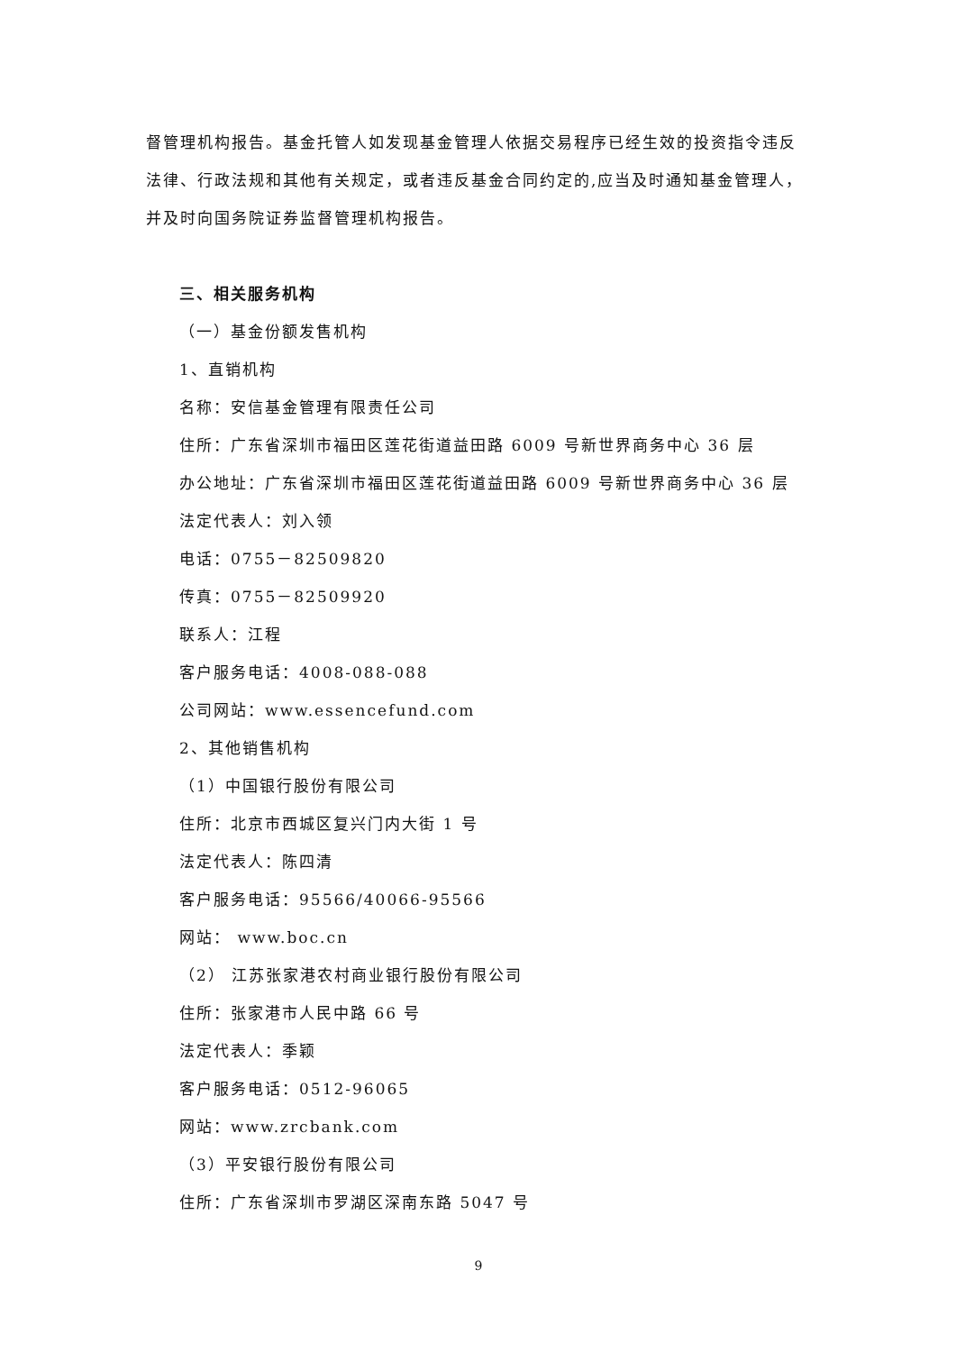督管理机构报告。基金托管人如发现基金管理人依据交易程序已经生效的投资指令违反法律、行政法规和其他有关规定，或者违反基金合同约定的,应当及时通知基金管理人，并及时向国务院证券监督管理机构报告。
三、相关服务机构
（一）基金份额发售机构
1、直销机构
名称：安信基金管理有限责任公司
住所：广东省深圳市福田区莲花街道益田路 6009 号新世界商务中心 36 层
办公地址：广东省深圳市福田区莲花街道益田路 6009 号新世界商务中心 36 层
法定代表人：刘入领
电话：0755－82509820
传真：0755－82509920
联系人：江程
客户服务电话：4008-088-088
公司网站：www.essencefund.com
2、其他销售机构
（1）中国银行股份有限公司
住所：北京市西城区复兴门内大街 1 号
法定代表人：陈四清
客户服务电话：95566/40066-95566
网站： www.boc.cn
（2） 江苏张家港农村商业银行股份有限公司
住所：张家港市人民中路 66 号
法定代表人：季颖
客户服务电话：0512-96065
网站：www.zrcbank.com
（3）平安银行股份有限公司
住所：广东省深圳市罗湖区深南东路 5047 号
9